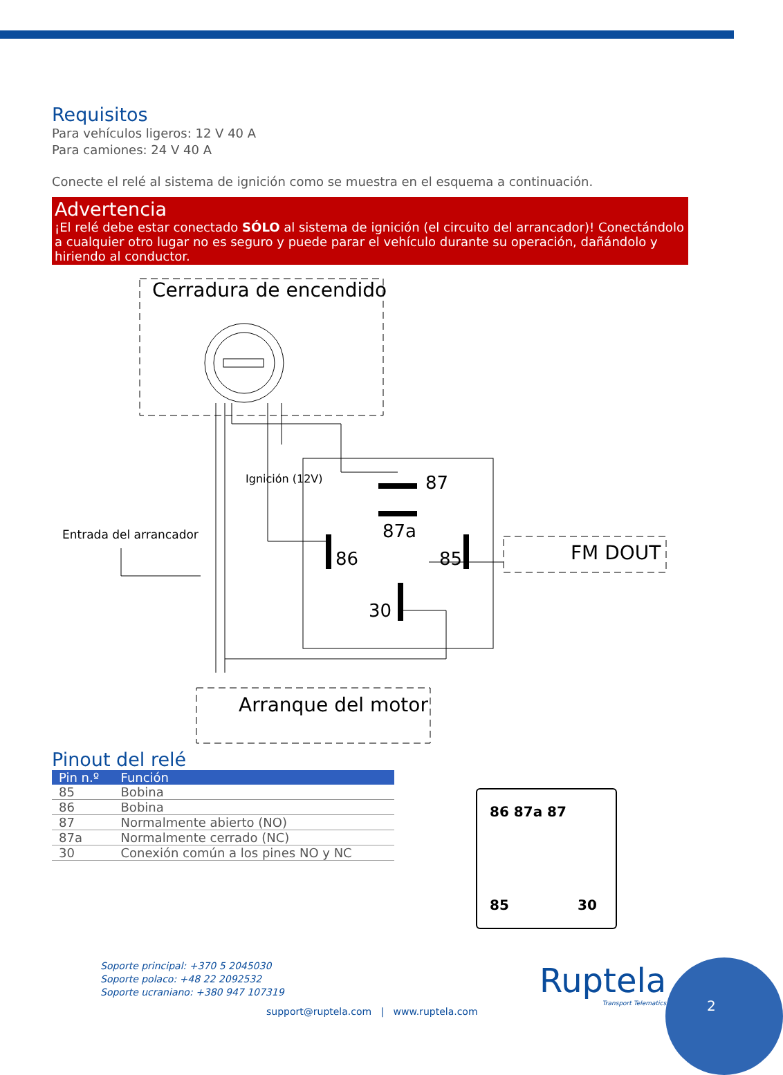Requisitos
Para vehículos ligeros: 12 V 40 A
Para camiones: 24 V 40 A
Conecte el relé al sistema de ignición como se muestra en el esquema a continuación.
Advertencia
¡El relé debe estar conectado SÓLO al sistema de ignición (el circuito del arrancador)! Conectándolo a cualquier otro lugar no es seguro y puede parar el vehículo durante su operación, dañándolo y hiriendo al conductor.
Cerradura de encendido
Entrada del arrancador
Ignición (12V) 87
87a
86 85
30
FM DOUT
Arranque del motor
Pinout del relé
| Pin n.º | Función |
| --- | --- |
| 85 | Bobina |
| 86 | Bobina |
| 87 | Normalmente abierto (NO) |
| 87a | Normalmente cerrado (NC) |
| 30 | Conexión común a los pines NO y NC |
86 87a 87
85 30
Soporte principal: +370 5 2045030
Soporte polaco: +48 22 2092532
Soporte ucraniano: +380 947 107319
support@ruptela.com | www.ruptela.com
Ruptela
Transport Telematics
2